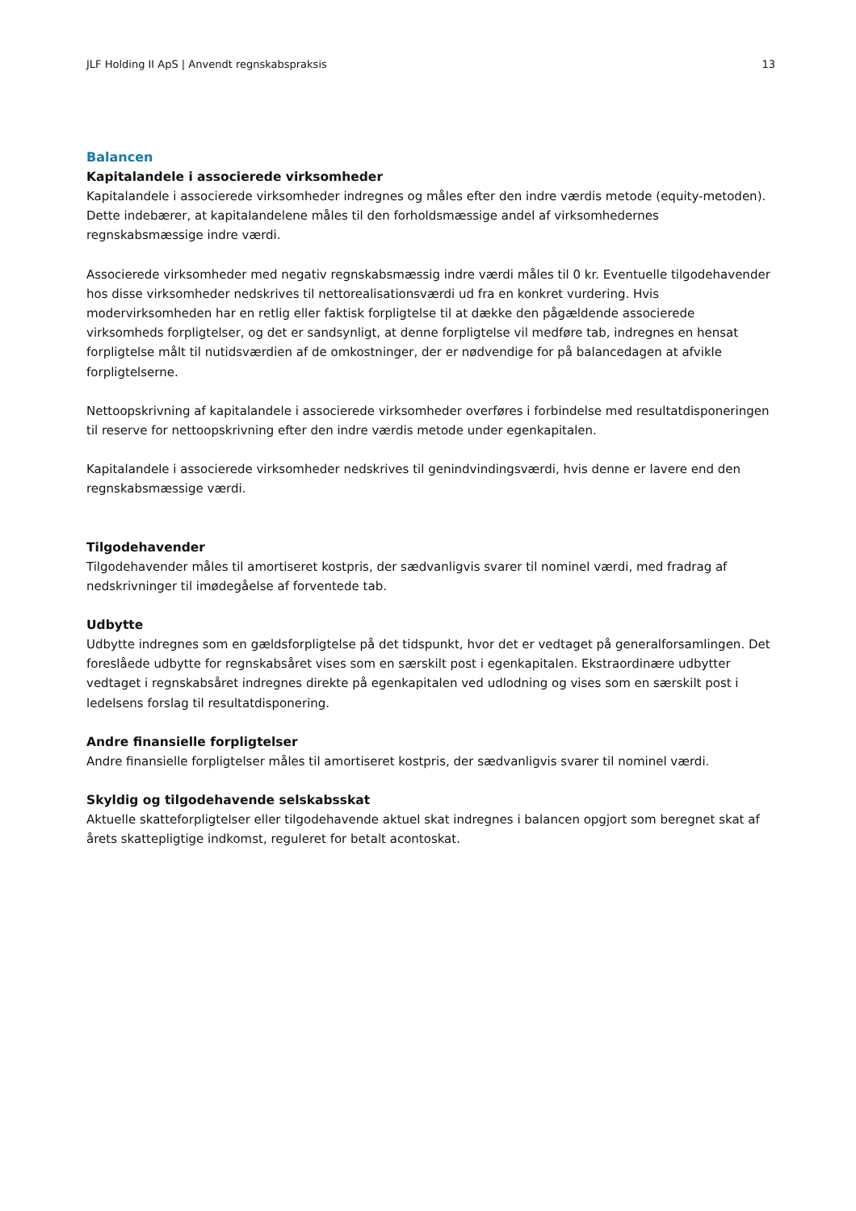JLF Holding II ApS | Anvendt regnskabspraksis 13
Balancen
Kapitalandele i associerede virksomheder
Kapitalandele i associerede virksomheder indregnes og måles efter den indre værdis metode (equity-metoden). Dette indebærer, at kapitalandelene måles til den forholdsmæssige andel af virksomhedernes regnskabsmæssige indre værdi.
Associerede virksomheder med negativ regnskabsmæssig indre værdi måles til 0 kr. Eventuelle tilgodehavender hos disse virksomheder nedskrives til nettorealisationsværdi ud fra en konkret vurdering. Hvis modervirksomheden har en retlig eller faktisk forpligtelse til at dække den pågældende associerede virksomheds forpligtelser, og det er sandsynligt, at denne forpligtelse vil medføre tab, indregnes en hensat forpligtelse målt til nutidsværdien af de omkostninger, der er nødvendige for på balancedagen at afvikle forpligtelserne.
Nettoopskrivning af kapitalandele i associerede virksomheder overføres i forbindelse med resultatdisponeringen til reserve for nettoopskrivning efter den indre værdis metode under egenkapitalen.
Kapitalandele i associerede virksomheder nedskrives til genindvindingsværdi, hvis denne er lavere end den regnskabsmæssige værdi.
Tilgodehavender
Tilgodehavender måles til amortiseret kostpris, der sædvanligvis svarer til nominel værdi, med fradrag af nedskrivninger til imødegåelse af forventede tab.
Udbytte
Udbytte indregnes som en gældsforpligtelse på det tidspunkt, hvor det er vedtaget på generalforsamlingen. Det foreslåede udbytte for regnskabsåret vises som en særskilt post i egenkapitalen. Ekstraordinære udbytter vedtaget i regnskabsåret indregnes direkte på egenkapitalen ved udlodning og vises som en særskilt post i ledelsens forslag til resultatdisponering.
Andre finansielle forpligtelser
Andre finansielle forpligtelser måles til amortiseret kostpris, der sædvanligvis svarer til nominel værdi.
Skyldig og tilgodehavende selskabsskat
Aktuelle skatteforpligtelser eller tilgodehavende aktuel skat indregnes i balancen opgjort som beregnet skat af årets skattepligtige indkomst, reguleret for betalt acontoskat.